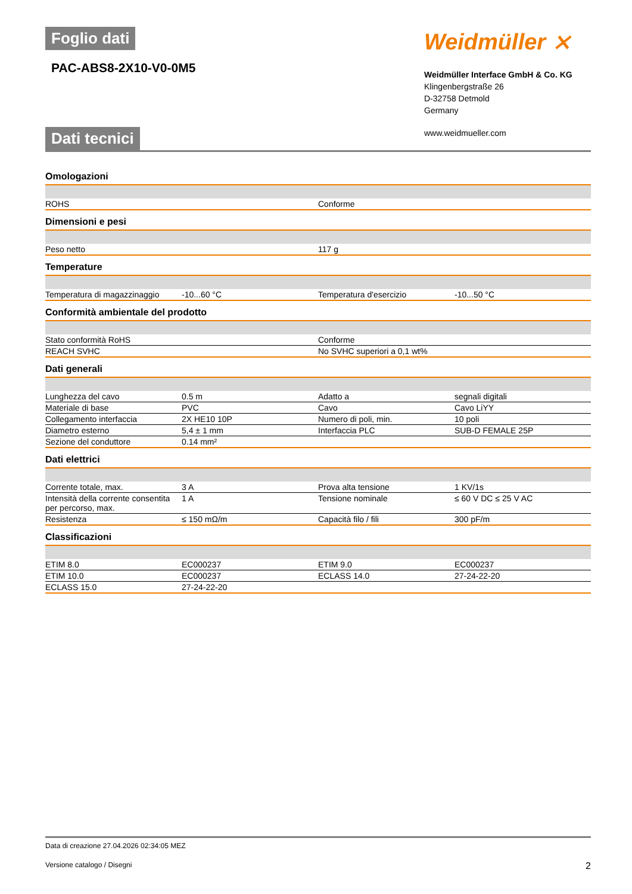Foglio dati
PAC-ABS8-2X10-V0-0M5
Weidmüller ⨯
Weidmüller Interface GmbH & Co. KG
Klingenbergstraße 26
D-32758 Detmold
Germany
www.weidmueller.com
Dati tecnici
Omologazioni
| ROHS | Conforme |
Dimensioni e pesi
| Peso netto | 117 g |
Temperature
| Temperatura di magazzinaggio | -10...60 °C | Temperatura d'esercizio | -10...50 °C |
Conformità ambientale del prodotto
| Stato conformità RoHS | Conforme |
| REACH SVHC | No SVHC superiori a 0,1 wt% |
Dati generali
| Lunghezza del cavo | 0.5 m | Adatto a | segnali digitali |
| Materiale di base | PVC | Cavo | Cavo LiYY |
| Collegamento interfaccia | 2X HE10 10P | Numero di poli, min. | 10 poli |
| Diametro esterno | 5,4 ± 1 mm | Interfaccia PLC | SUB-D FEMALE 25P |
| Sezione del conduttore | 0.14 mm² | | |
Dati elettrici
| Corrente totale, max. | 3 A | Prova alta tensione | 1 KV/1s |
| Intensità della corrente consentita per percorso, max. | 1 A | Tensione nominale | ≤ 60 V DC ≤ 25 V AC |
| Resistenza | ≤ 150 mΩ/m | Capacità filo / fili | 300 pF/m |
Classificazioni
| ETIM 8.0 | EC000237 | ETIM 9.0 | EC000237 |
| ETIM 10.0 | EC000237 | ECLASS 14.0 | 27-24-22-20 |
| ECLASS 15.0 | 27-24-22-20 | | |
Data di creazione 27.04.2026 02:34:05 MEZ
Versione catalogo / Disegni 2